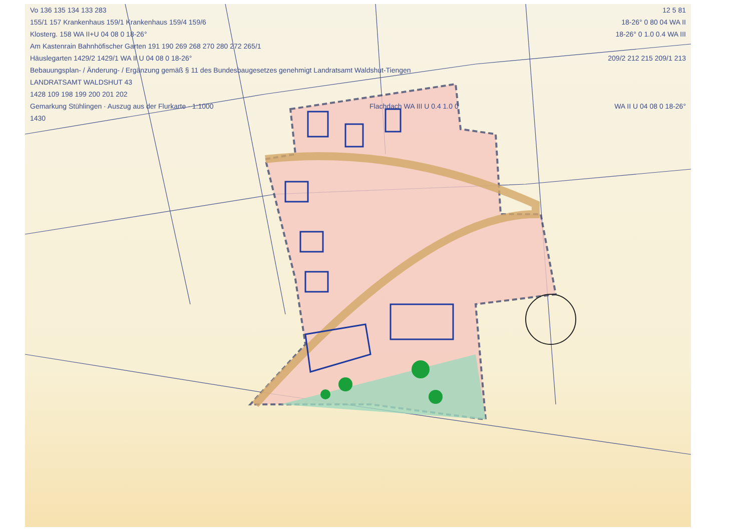Vo 136 135 134 133 283 12 5 81
155/1 157 Krankenhaus 159/1 Krankenhaus 159/4 159/6 18-26° 0 80 04 WA II
Klosterg. 158 WA II+U 04 08 0 18-26° 18-26° 0 1.0 0.4 WA III
Am Kastenrain Bahnhöfischer Garten 191 190 269 268 270 280 272 265/1
Häuslegarten 1429/2 1429/1 WA II U 04 08 0 18-26° 209/2 212 215 209/1 213
Bebauungsplan- / Änderung- / Ergänzung gemäß § 11 des Bundesbaugesetzes genehmigt Landratsamt Waldshut-Tiengen
LANDRATSAMT WALDSHUT 43
1428 109 198 199 200 201 202
Gemarkung Stühlingen · Auszug aus der Flurkarte · 1:1000 Flachdach WA III U 0.4 1.0 0 WA II U 04 08 0 18-26°
1430